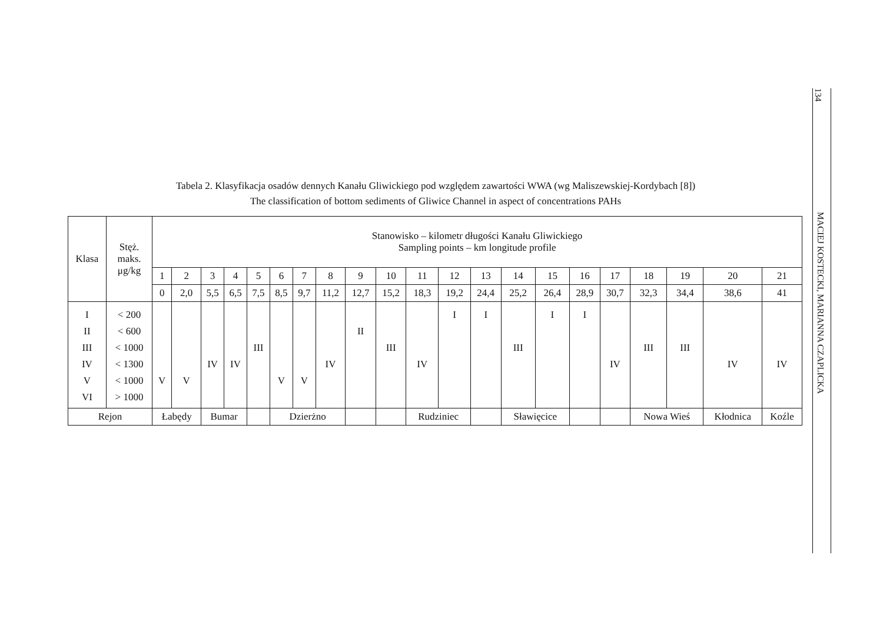Tabela 2. Klasyfikacja osadów dennych Kanału Gliwickiego pod względem zawartości WWA (wg Maliszewskiej-Kordybach [8])
The classification of bottom sediments of Gliwice Channel in aspect of concentrations PAHs
| Klasa | Stęż. maks. μg/kg | Stanowisko – kilometr długości Kanału Gliwickiego Sampling points – km longitude profile | | | | | | | | | | | | | | | | | | | | |
| --- | --- | --- | --- | --- | --- | --- | --- | --- | --- | --- | --- | --- | --- | --- | --- | --- | --- | --- | --- | --- | --- | --- |
| | | 1 | 2 | 3 | 4 | 5 | 6 | 7 | 8 | 9 | 10 | 11 | 12 | 13 | 14 | 15 | 16 | 17 | 18 | 19 | 20 | 21 |
| | | 0 | 2,0 | 5,5 | 6,5 | 7,5 | 8,5 | 9,7 | 11,2 | 12,7 | 15,2 | 18,3 | 19,2 | 24,4 | 25,2 | 26,4 | 28,9 | 30,7 | 32,3 | 34,4 | 38,6 | 41 |
| I II III IV V VI | < 200 < 600 < 1000 < 1300 < 1000 > 1000 | V | V | IV | IV | III | V | V | IV | II | III | IV | I | I | III | I | I | IV | III | III | IV | IV |
| Rejon | | Łabędy | | Bumar | | | Dzierżno | | | | | Rudziniec | | | Sławięcice | | | | Nowa Wieś | | Kłodnica | Koźle |
134
MACIEJ KOSTECKI, MARIANNA CZAPLICKA